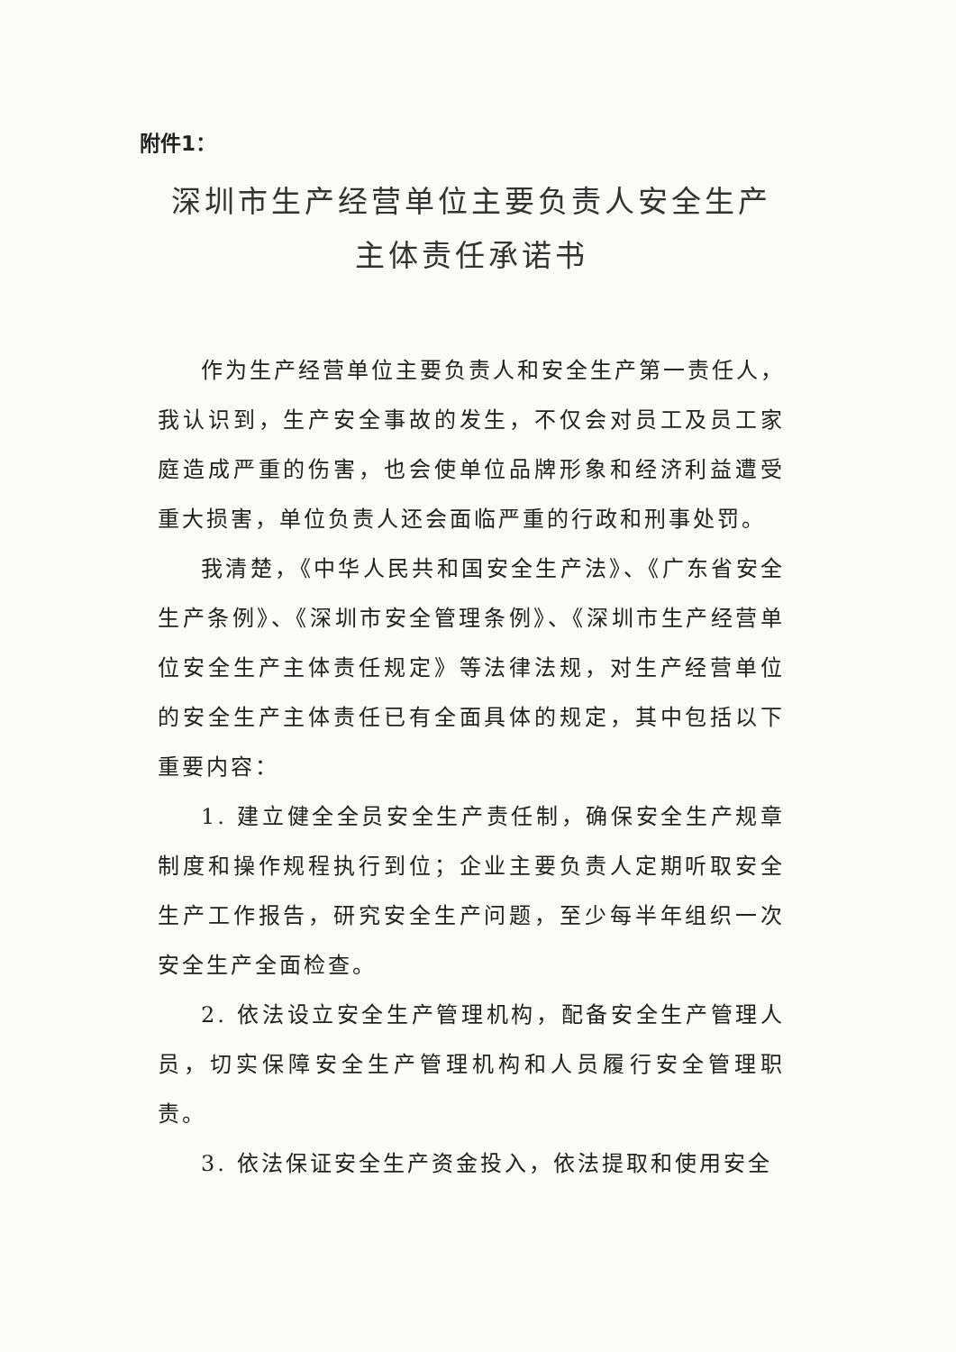附件1：
深圳市生产经营单位主要负责人安全生产
主体责任承诺书
作为生产经营单位主要负责人和安全生产第一责任人，我认识到，生产安全事故的发生，不仅会对员工及员工家庭造成严重的伤害，也会使单位品牌形象和经济利益遭受重大损害，单位负责人还会面临严重的行政和刑事处罚。
我清楚，《中华人民共和国安全生产法》、《广东省安全生产条例》、《深圳市安全管理条例》、《深圳市生产经营单位安全生产主体责任规定》等法律法规，对生产经营单位的安全生产主体责任已有全面具体的规定，其中包括以下重要内容：
1. 建立健全全员安全生产责任制，确保安全生产规章制度和操作规程执行到位；企业主要负责人定期听取安全生产工作报告，研究安全生产问题，至少每半年组织一次安全生产全面检查。
2. 依法设立安全生产管理机构，配备安全生产管理人员，切实保障安全生产管理机构和人员履行安全管理职责。
3. 依法保证安全生产资金投入，依法提取和使用安全